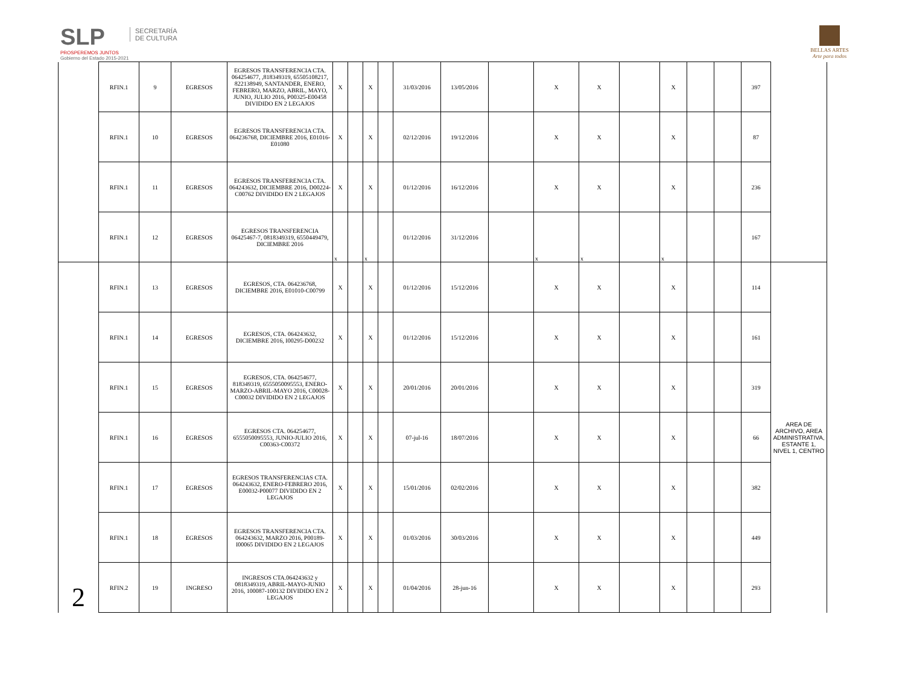SLP
PROSPEREMOS JUNTOS
Gobierno del Estado 2015-2021
SECRETARÍA DE CULTURA
BELLAS ARTES
Arte para todos
| | RFIN.1 | 9 | EGRESOS | EGRESOS TRANSFERENCIA CTA. 064254677, ,818349319, 65505108217, 822138949, SANTANDER, ENERO, FEBRERO, MARZO, ABRIL, MAYO, JUNIO, JULIO 2016, P00325-E00458 DIVIDIDO EN 2 LEGAJOS | X | | X | | 31/03/2016 | 13/05/2016 | | X | X | | X | | | 397 | |
| | RFIN.1 | 10 | EGRESOS | EGRESOS TRANSFERENCIA CTA. 064236768, DICIEMBRE 2016, E01016-E01080 | X | | X | | 02/12/2016 | 19/12/2016 | | X | X | | X | | | 87 | |
| | RFIN.1 | 11 | EGRESOS | EGRESOS TRANSFERENCIA CTA. 064243632, DICIEMBRE 2016, D00224-C00762 DIVIDIDO EN 2 LEGAJOS | X | | X | | 01/12/2016 | 16/12/2016 | | X | X | | X | | | 236 | |
| | RFIN.1 | 12 | EGRESOS | EGRESOS TRANSFERENCIA 06425467-7, 0818349319, 6550449479, DICIEMBRE 2016 | x | | x | | 01/12/2016 | 31/12/2016 | | x | x | | x | | | 167 | |
| 2 | RFIN.1 | 13 | EGRESOS | EGRESOS, CTA. 064236768, DICIEMBRE 2016, E01010-C00799 | X | | X | | 01/12/2016 | 15/12/2016 | | X | X | | X | | | 114 | AREA DE ARCHIVO, AREA ADMINISTRATIVA, ESTANTE 1, NIVEL 1, CENTRO |
| | RFIN.1 | 14 | EGRESOS | EGRESOS, CTA. 064243632, DICIEMBRE 2016, I00295-D00232 | X | | X | | 01/12/2016 | 15/12/2016 | | X | X | | X | | | 161 | |
| | RFIN.1 | 15 | EGRESOS | EGRESOS, CTA. 064254677, 818349319, 6555050095553, ENERO-MARZO-ABRIL-MAYO 2016, C00028-C00032 DIVIDIDO EN 2 LEGAJOS | X | | X | | 20/01/2016 | 20/01/2016 | | X | X | | X | | | 319 | |
| | RFIN.1 | 16 | EGRESOS | EGRESOS CTA. 064254677, 6555050095553, JUNIO-JULIO 2016, C00363-C00372 | X | | X | | 07-jul-16 | 18/07/2016 | | X | X | | X | | | 66 | |
| | RFIN.1 | 17 | EGRESOS | EGRESOS TRANSFERENCIAS CTA. 064243632, ENERO-FEBRERO 2016, E00032-P00077 DIVIDIDO EN 2 LEGAJOS | X | | X | | 15/01/2016 | 02/02/2016 | | X | X | | X | | | 382 | |
| | RFIN.1 | 18 | EGRESOS | EGRESOS TRANSFERENCIA CTA. 064243632, MARZO 2016, P00189-I00065 DIVIDIDO EN 2 LEGAJOS | X | | X | | 01/03/2016 | 30/03/2016 | | X | X | | X | | | 449 | |
| | RFIN.2 | 19 | INGRESO | INGRESOS CTA.064243632 y 0818349319, ABRIL-MAYO-JUNIO 2016, 100087-100132 DIVIDIDO EN 2 LEGAJOS | X | | X | | 01/04/2016 | 28-jun-16 | | X | X | | X | | | 293 | |